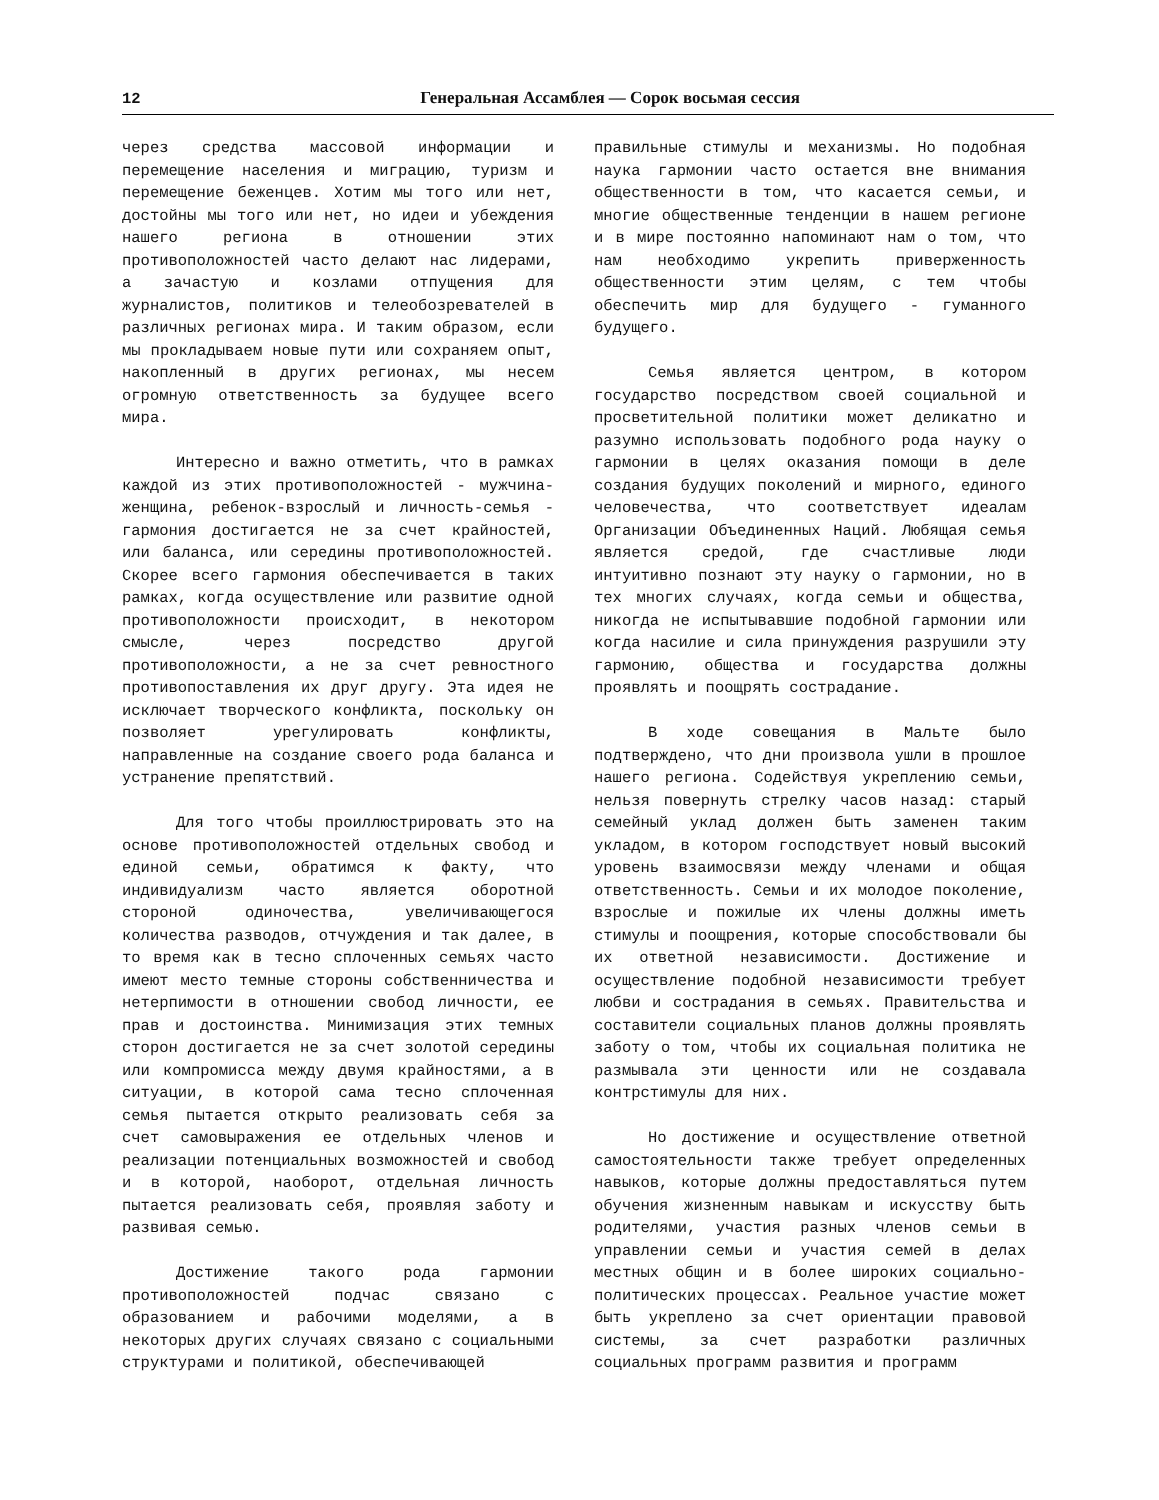12 Генеральная Ассамблея — Сорок восьмая сессия
через средства массовой информации и перемещение населения и миграцию, туризм и перемещение беженцев. Хотим мы того или нет, достойны мы того или нет, но идеи и убеждения нашего региона в отношении этих противоположностей часто делают нас лидерами, а зачастую и козлами отпущения для журналистов, политиков и телеобозревателей в различных регионах мира. И таким образом, если мы прокладываем новые пути или сохраняем опыт, накопленный в других регионах, мы несем огромную ответственность за будущее всего мира.
Интересно и важно отметить, что в рамках каждой из этих противоположностей - мужчина-женщина, ребенок-взрослый и личность-семья - гармония достигается не за счет крайностей, или баланса, или середины противоположностей. Скорее всего гармония обеспечивается в таких рамках, когда осуществление или развитие одной противоположности происходит, в некотором смысле, через посредство другой противоположности, а не за счет ревностного противопоставления их друг другу. Эта идея не исключает творческого конфликта, поскольку он позволяет урегулировать конфликты, направленные на создание своего рода баланса и устранение препятствий.
Для того чтобы проиллюстрировать это на основе противоположностей отдельных свобод и единой семьи, обратимся к факту, что индивидуализм часто является оборотной стороной одиночества, увеличивающегося количества разводов, отчуждения и так далее, в то время как в тесно сплоченных семьях часто имеют место темные стороны собственничества и нетерпимости в отношении свобод личности, ее прав и достоинства. Минимизация этих темных сторон достигается не за счет золотой середины или компромисса между двумя крайностями, а в ситуации, в которой сама тесно сплоченная семья пытается открыто реализовать себя за счет самовыражения ее отдельных членов и реализации потенциальных возможностей и свобод и в которой, наоборот, отдельная личность пытается реализовать себя, проявляя заботу и развивая семью.
Достижение такого рода гармонии противоположностей подчас связано с образованием и рабочими моделями, а в некоторых других случаях связано с социальными структурами и политикой, обеспечивающей
правильные стимулы и механизмы. Но подобная наука гармонии часто остается вне внимания общественности в том, что касается семьи, и многие общественные тенденции в нашем регионе и в мире постоянно напоминают нам о том, что нам необходимо укрепить приверженность общественности этим целям, с тем чтобы обеспечить мир для будущего - гуманного будущего.
Семья является центром, в котором государство посредством своей социальной и просветительной политики может деликатно и разумно использовать подобного рода науку о гармонии в целях оказания помощи в деле создания будущих поколений и мирного, единого человечества, что соответствует идеалам Организации Объединенных Наций. Любящая семья является средой, где счастливые люди интуитивно познают эту науку о гармонии, но в тех многих случаях, когда семьи и общества, никогда не испытывавшие подобной гармонии или когда насилие и сила принуждения разрушили эту гармонию, общества и государства должны проявлять и поощрять сострадание.
В ходе совещания в Мальте было подтверждено, что дни произвола ушли в прошлое нашего региона. Содействуя укреплению семьи, нельзя повернуть стрелку часов назад: старый семейный уклад должен быть заменен таким укладом, в котором господствует новый высокий уровень взаимосвязи между членами и общая ответственность. Семьи и их молодое поколение, взрослые и пожилые их члены должны иметь стимулы и поощрения, которые способствовали бы их ответной независимости. Достижение и осуществление подобной независимости требует любви и сострадания в семьях. Правительства и составители социальных планов должны проявлять заботу о том, чтобы их социальная политика не размывала эти ценности или не создавала контрстимулы для них.
Но достижение и осуществление ответной самостоятельности также требует определенных навыков, которые должны предоставляться путем обучения жизненным навыкам и искусству быть родителями, участия разных членов семьи в управлении семьи и участия семей в делах местных общин и в более широких социально-политических процессах. Реальное участие может быть укреплено за счет ориентации правовой системы, за счет разработки различных социальных программ развития и программ